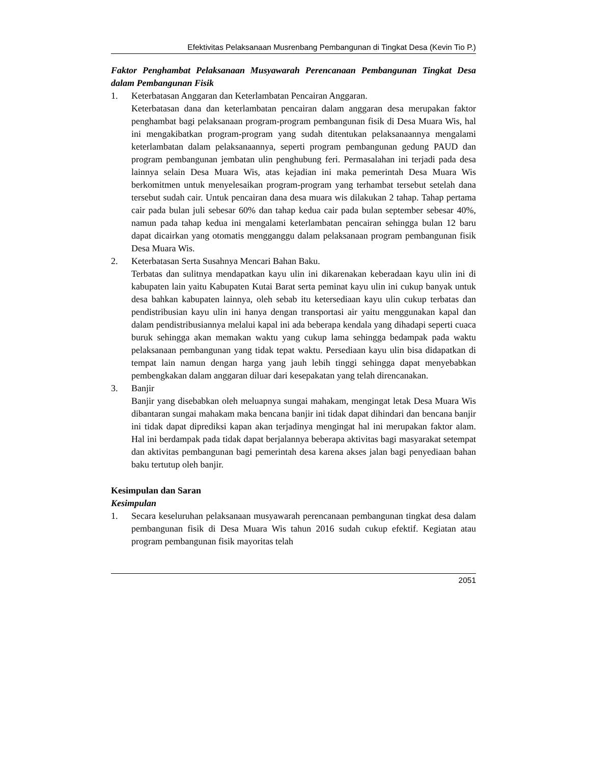Efektivitas Pelaksanaan Musrenbang Pembangunan di Tingkat Desa (Kevin Tio P.)
Faktor Penghambat Pelaksanaan Musyawarah Perencanaan Pembangunan Tingkat Desa dalam Pembangunan Fisik
1. Keterbatasan Anggaran dan Keterlambatan Pencairan Anggaran.
Keterbatasan dana dan keterlambatan pencairan dalam anggaran desa merupakan faktor penghambat bagi pelaksanaan program-program pembangunan fisik di Desa Muara Wis, hal ini mengakibatkan program-program yang sudah ditentukan pelaksanaannya mengalami keterlambatan dalam pelaksanaannya, seperti program pembangunan gedung PAUD dan program pembangunan jembatan ulin penghubung feri. Permasalahan ini terjadi pada desa lainnya selain Desa Muara Wis, atas kejadian ini maka pemerintah Desa Muara Wis berkomitmen untuk menyelesaikan program-program yang terhambat tersebut setelah dana tersebut sudah cair. Untuk pencairan dana desa muara wis dilakukan 2 tahap. Tahap pertama cair pada bulan juli sebesar 60% dan tahap kedua cair pada bulan september sebesar 40%, namun pada tahap kedua ini mengalami keterlambatan pencairan sehingga bulan 12 baru dapat dicairkan yang otomatis mengganggu dalam pelaksanaan program pembangunan fisik Desa Muara Wis.
2. Keterbatasan Serta Susahnya Mencari Bahan Baku.
Terbatas dan sulitnya mendapatkan kayu ulin ini dikarenakan keberadaan kayu ulin ini di kabupaten lain yaitu Kabupaten Kutai Barat serta peminat kayu ulin ini cukup banyak untuk desa bahkan kabupaten lainnya, oleh sebab itu ketersediaan kayu ulin cukup terbatas dan pendistribusian kayu ulin ini hanya dengan transportasi air yaitu menggunakan kapal dan dalam pendistribusiannya melalui kapal ini ada beberapa kendala yang dihadapi seperti cuaca buruk sehingga akan memakan waktu yang cukup lama sehingga bedampak pada waktu pelaksanaan pembangunan yang tidak tepat waktu. Persediaan kayu ulin bisa didapatkan di tempat lain namun dengan harga yang jauh lebih tinggi sehingga dapat menyebabkan pembengkakan dalam anggaran diluar dari kesepakatan yang telah direncanakan.
3. Banjir
Banjir yang disebabkan oleh meluapnya sungai mahakam, mengingat letak Desa Muara Wis dibantaran sungai mahakam maka bencana banjir ini tidak dapat dihindari dan bencana banjir ini tidak dapat diprediksi kapan akan terjadinya mengingat hal ini merupakan faktor alam. Hal ini berdampak pada tidak dapat berjalannya beberapa aktivitas bagi masyarakat setempat dan aktivitas pembangunan bagi pemerintah desa karena akses jalan bagi penyediaan bahan baku tertutup oleh banjir.
Kesimpulan dan Saran
Kesimpulan
1. Secara keseluruhan pelaksanaan musyawarah perencanaan pembangunan tingkat desa dalam pembangunan fisik di Desa Muara Wis tahun 2016 sudah cukup efektif. Kegiatan atau program pembangunan fisik mayoritas telah
2051